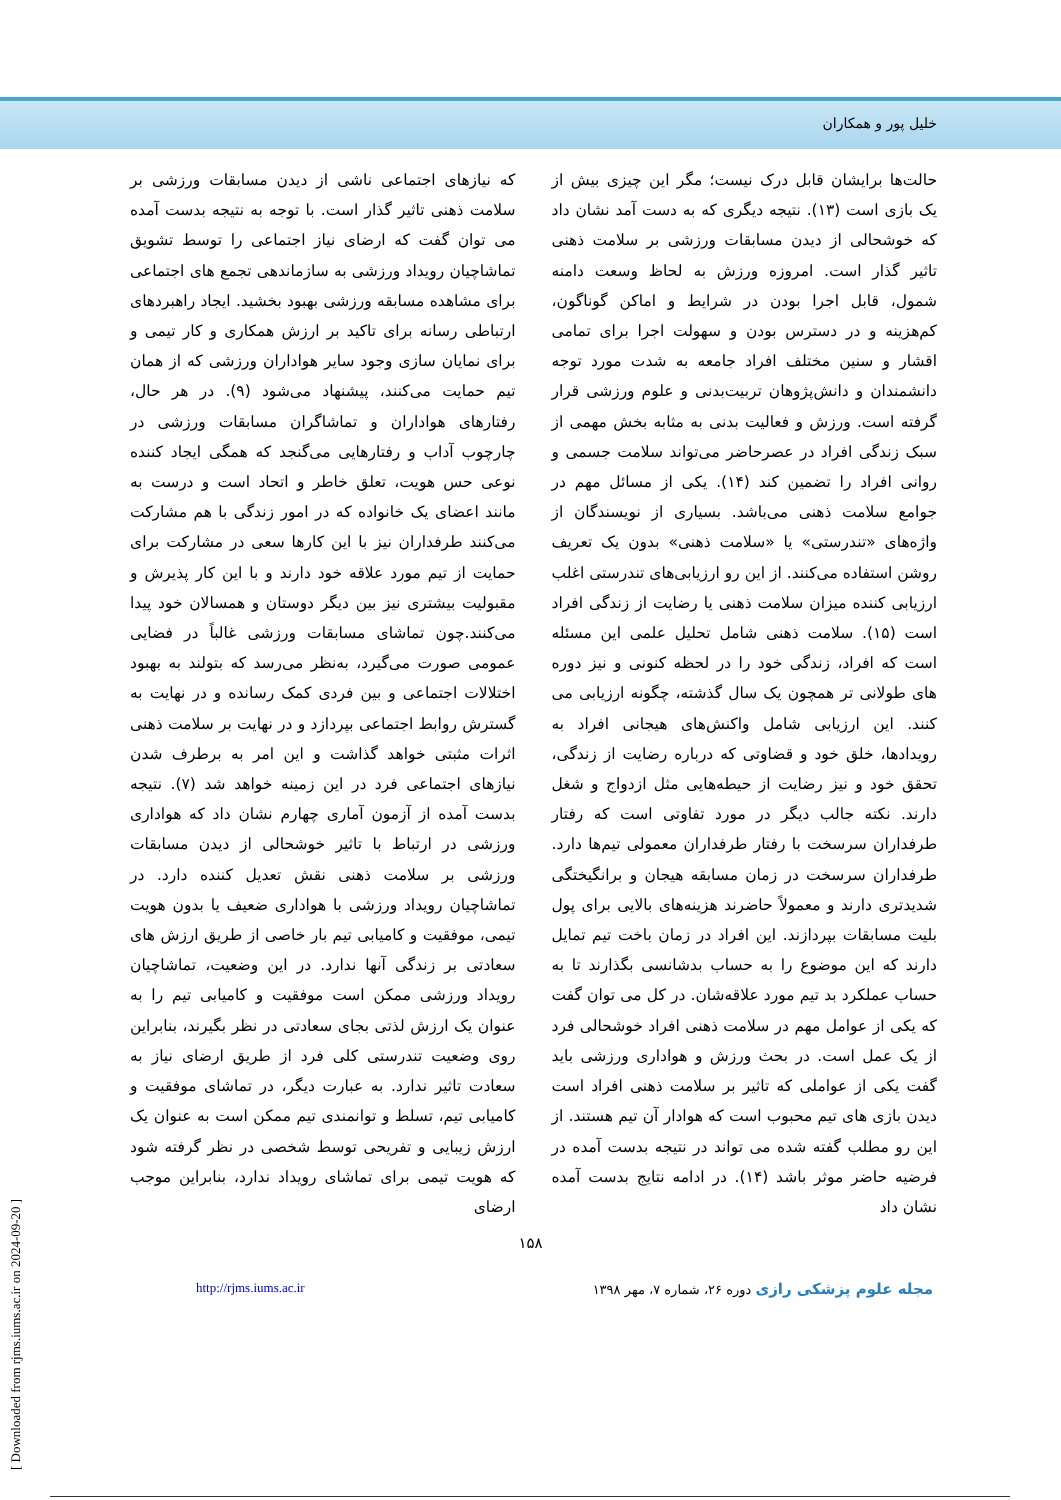خلیل پور و همکاران
حالت‌ها برایشان قابل درک نیست؛ مگر این چیزی بیش از یک بازی است (۱۳). نتیجه دیگری که به دست آمد نشان داد که خوشحالی از دیدن مسابقات ورزشی بر سلامت ذهنی تاثیر گذار است. امروزه ورزش به لحاظ وسعت دامنه شمول، قابل اجرا بودن در شرایط و اماکن گوناگون، کم‌هزینه و در دسترس بودن و سهولت اجرا برای تمامی اقشار و سنین مختلف افراد جامعه به شدت مورد توجه دانشمندان و دانش‌پژوهان تربیت‌بدنی و علوم ورزشی قرار گرفته است. ورزش و فعالیت بدنی به مثابه بخش مهمی از سبک زندگی افراد در عصرحاضر می‌تواند سلامت جسمی و روانی افراد را تضمین کند (۱۴). یکی از مسائل مهم در جوامع سلامت ذهنی می‌باشد. بسیاری از نویسندگان از واژه‌های «تندرستی» یا «سلامت ذهنی» بدون یک تعریف روشن استفاده می‌کنند. از این رو ارزیابی‌های تندرستی اغلب ارزیابی کننده میزان سلامت ذهنی یا رضایت از زندگی افراد است (۱۵). سلامت ذهنی شامل تحلیل علمی این مسئله است که افراد، زندگی خود را در لحظه کنونی و نیز دوره های طولانی تر همچون یک سال گذشته، چگونه ارزیابی می کنند. این ارزیابی شامل واکنش‌های هیجانی افراد به رویدادها، خلق خود و قضاوتی که درباره رضایت از زندگی، تحقق خود و نیز رضایت از حیطه‌هایی مثل ازدواج و شغل دارند. نکته جالب دیگر در مورد تفاوتی است که رفتار طرفداران سرسخت با رفتار طرفداران معمولی تیم‌ها دارد. طرفداران سرسخت در زمان مسابقه هیجان و برانگیختگی شدیدتری دارند و معمولاً حاضرند هزینه‌های بالایی برای پول بلیت مسابقات بپردازند. این افراد در زمان باخت تیم تمایل دارند که این موضوع را به حساب بدشانسی بگذارند تا به حساب عملکرد بد تیم مورد علاقه‌شان. در کل می توان گفت که یکی از عوامل مهم در سلامت ذهنی افراد خوشحالی فرد از یک عمل است. در بحث ورزش و هواداری ورزشی باید گفت یکی از عواملی که تاثیر بر سلامت ذهنی افراد است دیدن بازی های تیم محبوب است که هوادار آن تیم هستند. از این رو مطلب گفته شده می تواند در نتیجه بدست آمده در فرضیه حاضر موثر باشد (۱۴). در ادامه نتایج بدست آمده نشان داد
که نیازهای اجتماعی ناشی از دیدن مسابقات ورزشی بر سلامت ذهنی تاثیر گذار است. با توجه به نتیجه بدست آمده می توان گفت که ارضای نیاز اجتماعی را توسط تشویق تماشاچیان رویداد ورزشی به سازماندهی تجمع های اجتماعی برای مشاهده مسابقه ورزشی بهبود بخشید. ایجاد راهبردهای ارتباطی رسانه برای تاکید بر ارزش همکاری و کار تیمی و برای نمایان سازی وجود سایر هواداران ورزشی که از همان تیم حمایت می‌کنند، پیشنهاد می‌شود (۹). در هر حال، رفتارهای هواداران و تماشاگران مسابقات ورزشی در چارچوب آداب و رفتارهایی می‌گنجد که همگی ایجاد کننده نوعی حس هویت، تعلق خاطر و اتحاد است و درست به مانند اعضای یک خانواده که در امور زندگی با هم مشارکت می‌کنند طرفداران نیز با این کارها سعی در مشارکت برای حمایت از تیم مورد علاقه خود دارند و با این کار پذیرش و مقبولیت بیشتری نیز بین دیگر دوستان و همسالان خود پیدا می‌کنند.چون تماشای مسابقات ورزشی غالباً در فضایی عمومی صورت می‌گیرد، به‌نظر می‌رسد که بتولند به بهبود اختلالات اجتماعی و بین فردی کمک رسانده و در نهایت به گسترش روابط اجتماعی بپردازد و در نهایت بر سلامت ذهنی اثرات مثبتی خواهد گذاشت و این امر به برطرف شدن نیازهای اجتماعی فرد در این زمینه خواهد شد (۷). نتیجه بدست آمده از آزمون آماری چهارم نشان داد که هواداری ورزشی در ارتباط با تاثیر خوشحالی از دیدن مسابقات ورزشی بر سلامت ذهنی نقش تعدیل کننده دارد. در تماشاچیان رویداد ورزشی با هواداری ضعیف یا بدون هویت تیمی، موفقیت و کامیابی تیم بار خاصی از طریق ارزش های سعادتی بر زندگی آنها ندارد. در این وضعیت، تماشاچیان رویداد ورزشی ممکن است موفقیت و کامیابی تیم را به عنوان یک ارزش لذتی بجای سعادتی در نظر بگیرند، بنابراین روی وضعیت تندرستی کلی فرد از طریق ارضای نیاز به سعادت تاثیر ندارد. به عبارت دیگر، در تماشای موفقیت و کامیابی تیم، تسلط و توانمندی تیم ممکن است به عنوان یک ارزش زیبایی و تفریحی توسط شخصی در نظر گرفته شود که هویت تیمی برای تماشای رویداد ندارد، بنابراین موجب ارضای
۱۵۸
مجله علوم پزشکی رازی دوره ۲۶، شماره ۷، مهر ۱۳۹۸ http://rjms.iums.ac.ir
[ Downloaded from rjms.iums.ac.ir on 2024-09-20 ]